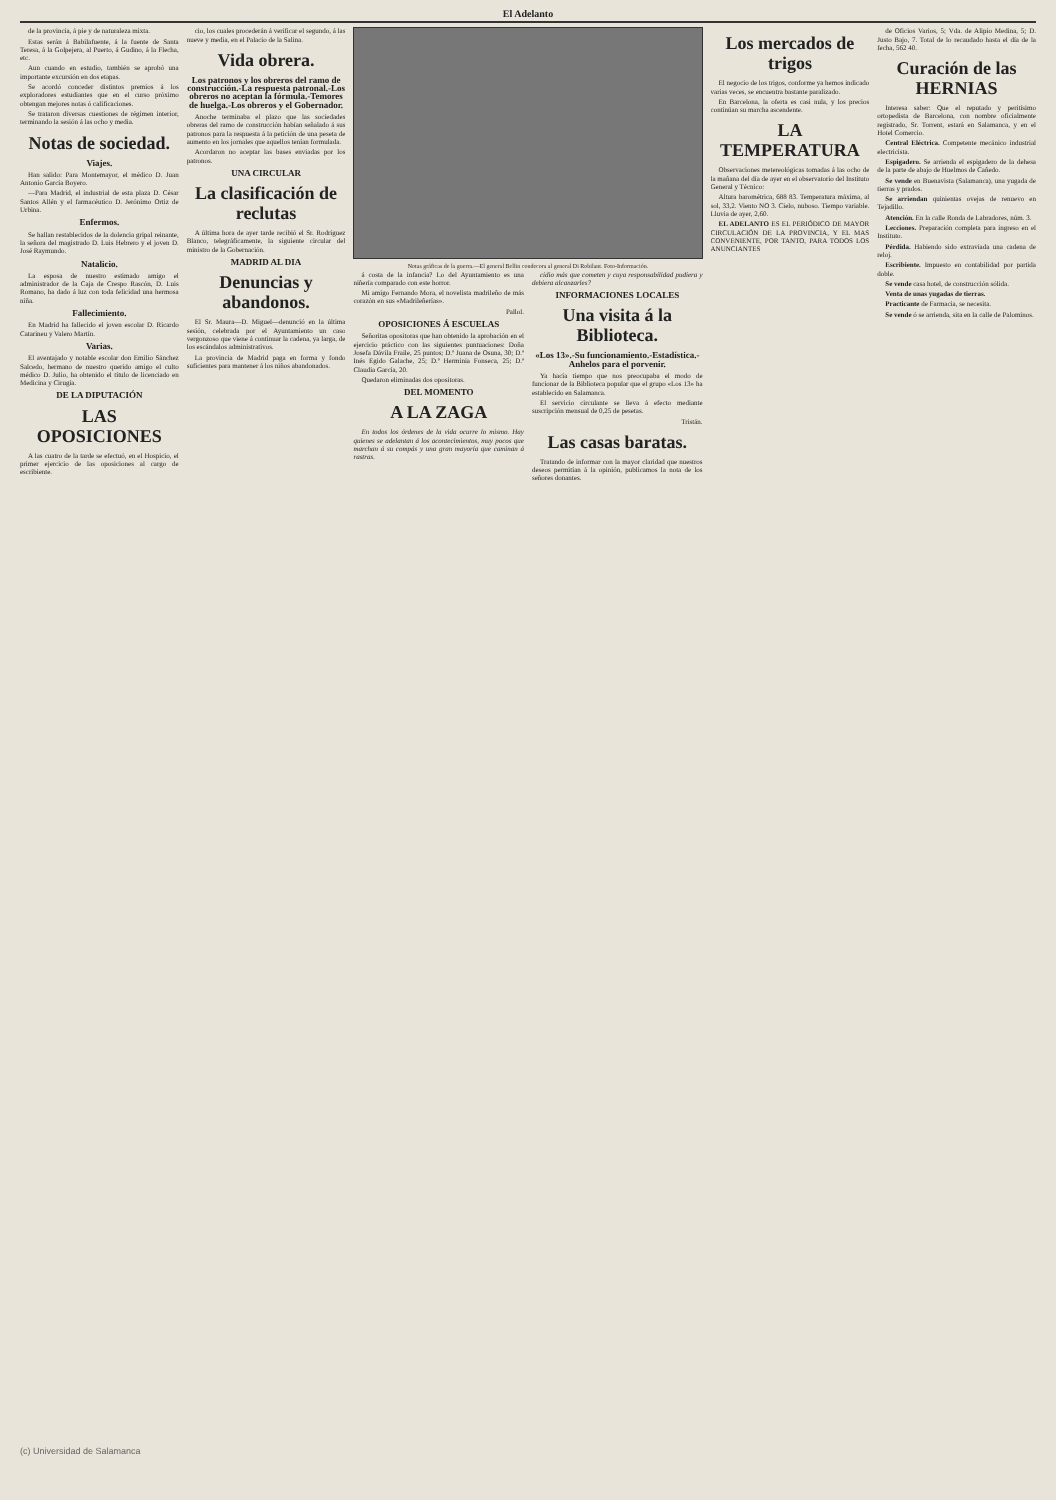El Adelanto
de la provincia, á pie y de naturaleza mixta.
Estas serán á Babilafuente, á la fuente de Santa Teresa, á la Golpejera, al Puerto, á Gudino, á la Flecha, etc.
Aun cuando en estudio, también se aprobó una importante excursión en dos etapas.
Se acordó conceder distintos premios á los exploradores estudiantes que en el curso próximo obtengan mejores notas ó calificaciones.
Se trataron diversas cuestiones de régimen interior, terminando la sesión á las ocho y media.
Notas de sociedad.
Viajes.
Han salido: Para Montemayor, el médico D. Juan Antonio García Boyero.
—Para Madrid, el industrial de esta plaza D. César Santos Allén y el farmacéutico D. Jerónimo Ortiz de Urbina.
Enfermos.
Se hallan restablecidos de la dolencia gripal reinante, la señora del magistrado D. Luis Hebrero y el joven D. José Raymundo.
Natalicio.
La esposa de nuestro estimado amigo el administrador de la Caja de Crespo Rascón, D. Luis Romano, ha dado á luz con toda felicidad una hermosa niña.
Fallecimiento.
En Madrid ha fallecido el joven escolar D. Ricardo Catarineu y Valero Martín.
Varias.
El aventajado y notable escolar don Emilio Sánchez Salcedo, hermano de nuestro querido amigo el culto médico D. Julio, ha obtenido el título de licenciado en Medicina y Cirugía.
DE LA DIPUTACIÓN
LAS OPOSICIONES
A las cuatro de la tarde se efectuó, en el Hospicio, el primer ejercicio de las oposiciones al cargo de escribiente.
cio, los cuales procederán á verificar el segundo, á las nueve y media, en el Palacio de la Salina.
Vida obrera.
Los patronos y los obreros del ramo de construcción.-La respuesta patronal.-Los obreros no aceptan la fórmula.-Temores de huelga.-Los obreros y el Gobernador.
Anoche terminaba el plazo que las sociedades obreras del ramo de construcción habían señalado á sus patronos para la respuesta á la petición de una peseta de aumento en los jornales que aquellos tenían formulada.
Acordaron no aceptar las bases enviadas por los patronos.
UNA CIRCULAR
La clasificación de reclutas
A última hora de ayer tarde recibió el Sr. Rodríguez Blanco, telegráficamente, la siguiente circular del ministro de la Gobernación.
MADRID AL DIA
Denuncias y abandonos.
El Sr. Maura—D. Miguel—denunció en la última sesión, celebrada por el Ayuntamiento un caso vergonzoso que viene á continuar la cadena, ya larga, de los escándalos administrativos.
La provincia de Madrid paga en forma y fondo suficientes para mantener á los niños abandonados.
Notas gráficas de la guerra.—El general Bellin condecora al general Di Robilant. Foto-Información.
á costa de la infancia? Lo del Ayuntamiento es una niñería comparado con este horror.
Mi amigo Fernando Mora, el novelista madrileño de más corazón en sus «Madrileñerías».
Pallol.
OPOSICIONES Á ESCUELAS
Señoritas opositoras que han obtenido la aprobación en el ejercicio práctico con las siguientes puntuaciones: Doña Josefa Dávila Fraile, 25 puntos; D.ª Juana de Osuna, 30; D.ª Inés Egido Galache, 25; D.ª Herminia Fonseca, 25; D.ª Claudia García, 20.
Quedaron eliminadas dos opositoras.
DEL MOMENTO
A LA ZAGA
En todos los órdenes de la vida ocurre lo mismo. Hay quienes se adelantan á los acontecimientos, muy pocos que marchan á su compás y una gran mayoría que caminan á rastras.
cidio más que cometen y cuya responsabilidad pudiera y debiera alcanzarles?
INFORMACIONES LOCALES
Una visita á la Biblioteca.
«Los 13».-Su funcionamiento.-Estadística.-Anhelos para el porvenir.
Ya hacía tiempo que nos preocupaba el modo de funcionar de la Biblioteca popular que el grupo «Los 13» ha establecido en Salamanca.
El servicio circulante se lleva á efecto mediante suscripción mensual de 0,25 de pesetas.
Tristán.
Las casas baratas.
Tratando de informar con la mayor claridad que nuestros deseos permitían á la opinión, publicamos la nota de los señores donantes.
Los mercados de trigos
El negocio de los trigos, conforme ya hemos indicado varias veces, se encuentra bastante paralizado.
En Barcelona, la oferta es casi nula, y los precios continúan su marcha ascendente.
LA TEMPERATURA
Observaciones metereológicas tomadas á las ocho de la mañana del día de ayer en el observatorio del Instituto General y Técnico:
Altura barométrica, 688 83. Temperatura máxima, al sol, 33,2. Viento NO 3. Cielo, nuboso. Tiempo variable. Lluvia de ayer, 2,60.
EL ADELANTO ES EL PERIÓDICO DE MAYOR CIRCULACIÓN DE LA PROVINCIA, Y EL MAS CONVENIENTE, POR TANTO, PARA TODOS LOS ANUNCIANTES
de Oficios Varios, 5; Vda. de Alipio Medina, 5; D. Justo Bajo, 7. Total de lo recaudado hasta el día de la fecha, 562 40.
Curación de las HERNIAS
Interesa saber: Que el reputado y peritísimo ortopedista de Barcelona, con nombre oficialmente registrado, Sr. Torrent, estará en Salamanca, y en el Hotel Comercio.
Central Eléctrica. Competente mecánico industrial electricista.
Espigadero. Se arrienda el espigadero de la dehesa de la parte de abajo de Huelmos de Cañedo.
Se vende en Buenavista (Salamanca), una yugada de tierras y prados.
Se arriendan quinientas ovejas de renuevo en Tejadillo.
Atención. En la calle Ronda de Labradores, núm. 3.
Lecciones. Preparación completa para ingreso en el Instituto.
Pérdida. Habiendo sido extraviada una cadena de reloj.
Escribiente. Impuesto en contabilidad por partida doble.
Se vende casa hotel, de construcción sólida.
Venta de unas yugadas de tierras.
Practicante de Farmacia, se necesita.
Se vende ó se arrienda, sita en la calle de Palominos.
(c) Universidad de Salamanca